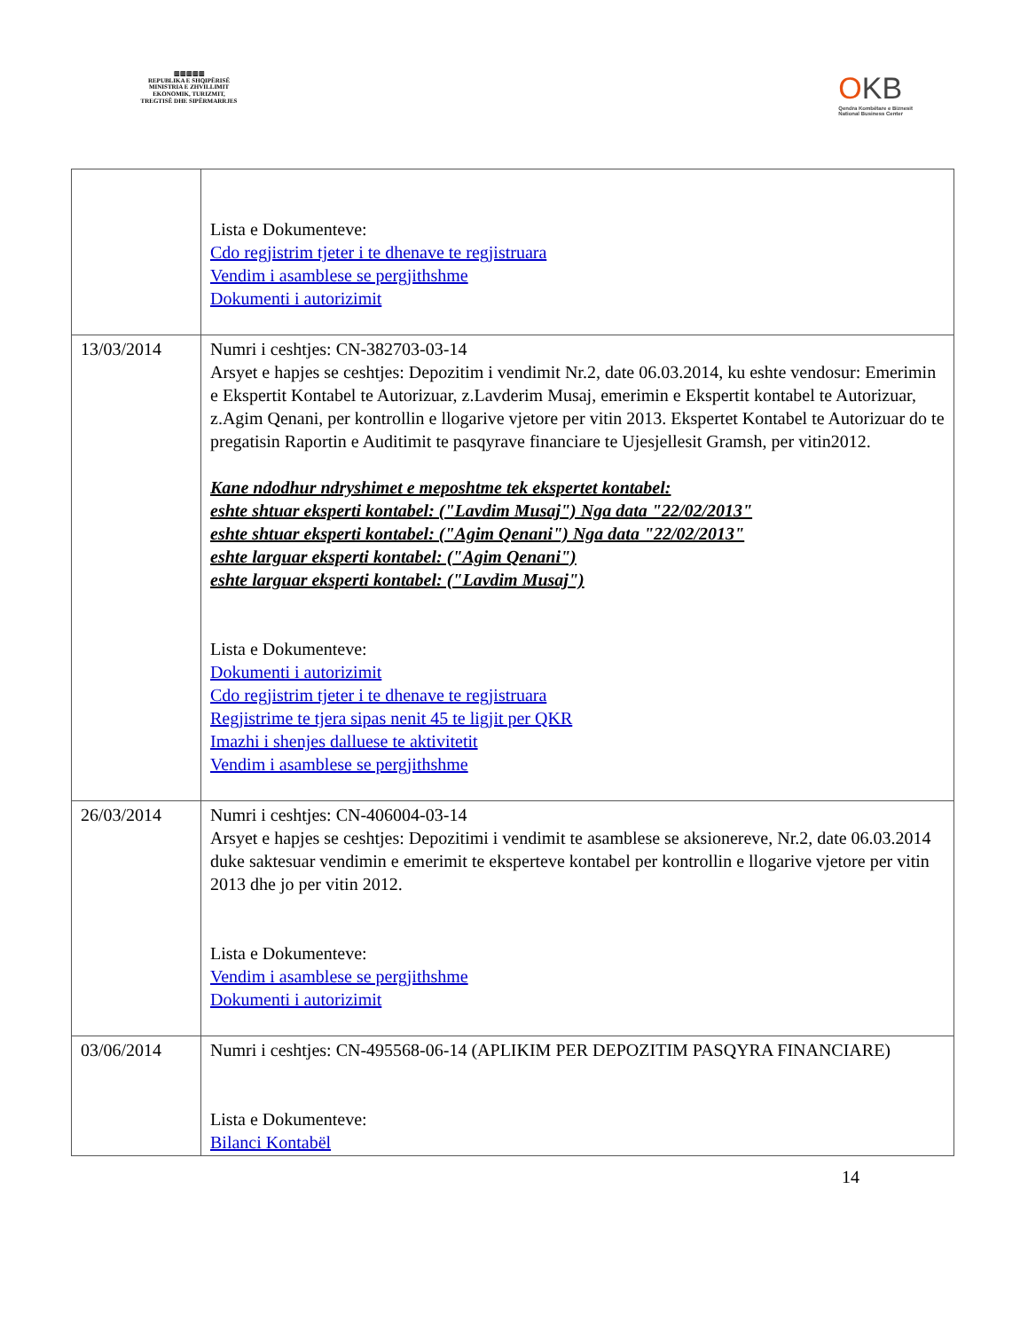▥▥▥▥▥
REPUBLIKA E SHQIPËRISË
MINISTRIA E ZHVILLIMIT
EKONOMIK, TURIZMIT,
TREGTISË DHE SIPËRMARRJES
OKB
Qendra Kombëtare e Biznesit
National Business Center
| | Lista e Dokumenteve: Cdo regjistrim tjeter i te dhenave te regjistruara Vendim i asamblese se pergjithshme Dokumenti i autorizimit |
| 13/03/2014 | Numri i ceshtjes: CN-382703-03-14 Arsyet e hapjes se ceshtjes: Depozitim i vendimit Nr.2, date 06.03.2014, ku eshte vendosur: Emerimin e Ekspertit Kontabel te Autorizuar, z.Lavderim Musaj, emerimin e Ekspertit kontabel te Autorizuar, z.Agim Qenani, per kontrollin e llogarive vjetore per vitin 2013. Ekspertet Kontabel te Autorizuar do te pregatisin Raportin e Auditimit te pasqyrave financiare te Ujesjellesit Gramsh, per vitin2012. Kane ndodhur ndryshimet e meposhtme tek ekspertet kontabel: eshte shtuar eksperti kontabel: ("Lavdim Musaj") Nga data "22/02/2013" eshte shtuar eksperti kontabel: ("Agim Qenani") Nga data "22/02/2013" eshte larguar eksperti kontabel: ("Agim Qenani") eshte larguar eksperti kontabel: ("Lavdim Musaj") Lista e Dokumenteve: Dokumenti i autorizimit Cdo regjistrim tjeter i te dhenave te regjistruara Regjistrime te tjera sipas nenit 45 te ligjit per QKR Imazhi i shenjes dalluese te aktivitetit Vendim i asamblese se pergjithshme |
| 26/03/2014 | Numri i ceshtjes: CN-406004-03-14 Arsyet e hapjes se ceshtjes: Depozitimi i vendimit te asamblese se aksionereve, Nr.2, date 06.03.2014 duke saktesuar vendimin e emerimit te eksperteve kontabel per kontrollin e llogarive vjetore per vitin 2013 dhe jo per vitin 2012. Lista e Dokumenteve: Vendim i asamblese se pergjithshme Dokumenti i autorizimit |
| 03/06/2014 | Numri i ceshtjes: CN-495568-06-14 (APLIKIM PER DEPOZITIM PASQYRA FINANCIARE) Lista e Dokumenteve: Bilanci Kontabël |
14